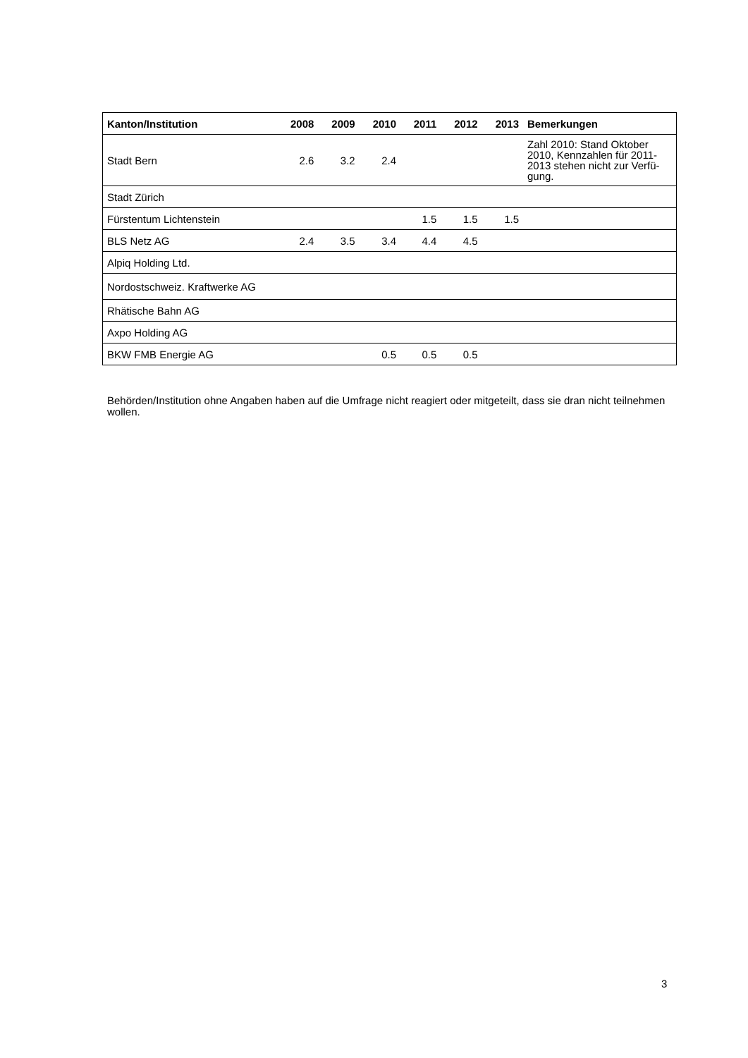| Kanton/Institution | 2008 | 2009 | 2010 | 2011 | 2012 | 2013 | Bemerkungen |
| --- | --- | --- | --- | --- | --- | --- | --- |
| Stadt Bern | 2.6 | 3.2 | 2.4 | | | | Zahl 2010: Stand Oktober 2010, Kennzahlen für 2011-2013 stehen nicht zur Verfü-gung. |
| Stadt Zürich | | | | | | | |
| Fürstentum Lichtenstein | | | | 1.5 | 1.5 | 1.5 | |
| BLS Netz AG | 2.4 | 3.5 | 3.4 | 4.4 | 4.5 | | |
| Alpiq Holding Ltd. | | | | | | | |
| Nordostschweiz. Kraftwerke AG | | | | | | | |
| Rhätische Bahn AG | | | | | | | |
| Axpo Holding AG | | | | | | | |
| BKW FMB Energie AG | | | 0.5 | 0.5 | 0.5 | | |
Behörden/Institution ohne Angaben haben auf die Umfrage nicht reagiert oder mitgeteilt, dass sie dran nicht teilnehmen wollen.
3